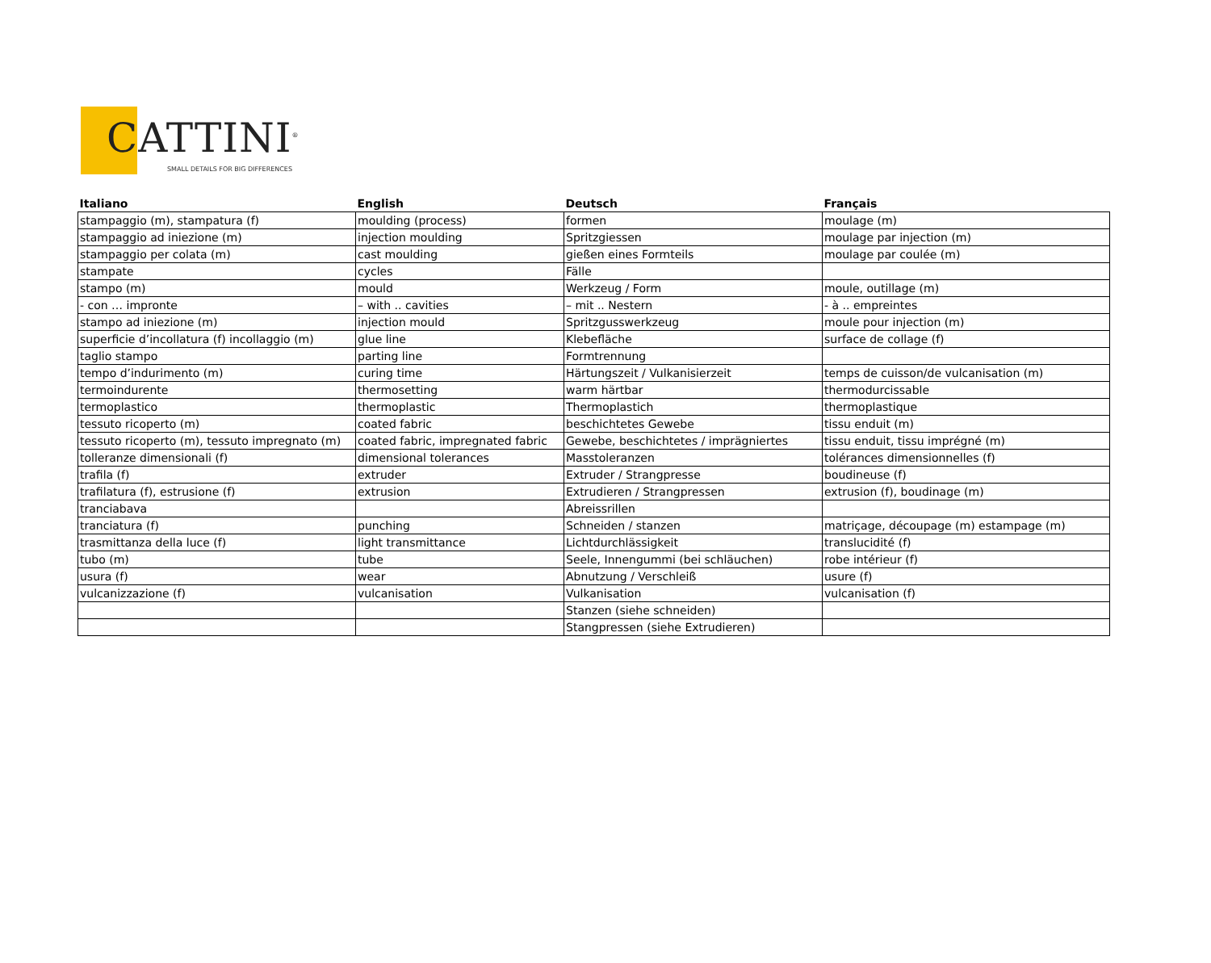CATTINI<sup>®</sup>
SMALL DETAILS FOR BIG DIFFERENCES
| Italiano | English | Deutsch | Français |
| --- | --- | --- | --- |
| stampaggio (m), stampatura (f) | moulding (process) | formen | moulage (m) |
| stampaggio ad iniezione (m) | injection moulding | Spritzgiessen | moulage par injection (m) |
| stampaggio per colata (m) | cast moulding | gießen eines Formteils | moulage par coulée (m) |
| stampate | cycles | Fälle | |
| stampo (m) | mould | Werkzeug / Form | moule, outillage (m) |
| - con … impronte | – with .. cavities | – mit .. Nestern | - à .. empreintes |
| stampo ad iniezione (m) | injection mould | Spritzgusswerkzeug | moule pour injection (m) |
| superficie d’incollatura (f) incollaggio (m) | glue line | Klebefläche | surface de collage (f) |
| taglio stampo | parting line | Formtrennung | |
| tempo d’indurimento (m) | curing time | Härtungszeit / Vulkanisierzeit | temps de cuisson/de vulcanisation (m) |
| termoindurente | thermosetting | warm härtbar | thermodurcissable |
| termoplastico | thermoplastic | Thermoplastich | thermoplastique |
| tessuto ricoperto (m) | coated fabric | beschichtetes Gewebe | tissu enduit (m) |
| tessuto ricoperto (m), tessuto impregnato (m) | coated fabric, impregnated fabric | Gewebe, beschichtetes / imprägniertes | tissu enduit, tissu imprégné (m) |
| tolleranze dimensionali (f) | dimensional tolerances | Masstoleranzen | tolérances dimensionnelles (f) |
| trafila (f) | extruder | Extruder / Strangpresse | boudineuse (f) |
| trafilatura (f), estrusione (f) | extrusion | Extrudieren / Strangpressen | extrusion (f), boudinage (m) |
| tranciabava | | Abreissrillen | |
| tranciatura (f) | punching | Schneiden / stanzen | matriçage, découpage (m) estampage (m) |
| trasmittanza della luce (f) | light transmittance | Lichtdurchlässigkeit | translucidité (f) |
| tubo (m) | tube | Seele, Innengummi (bei schläuchen) | robe intérieur (f) |
| usura (f) | wear | Abnutzung / Verschleiß | usure (f) |
| vulcanizzazione (f) | vulcanisation | Vulkanisation | vulcanisation (f) |
| | | Stanzen (siehe schneiden) | |
| | | Stangpressen (siehe Extrudieren) | |